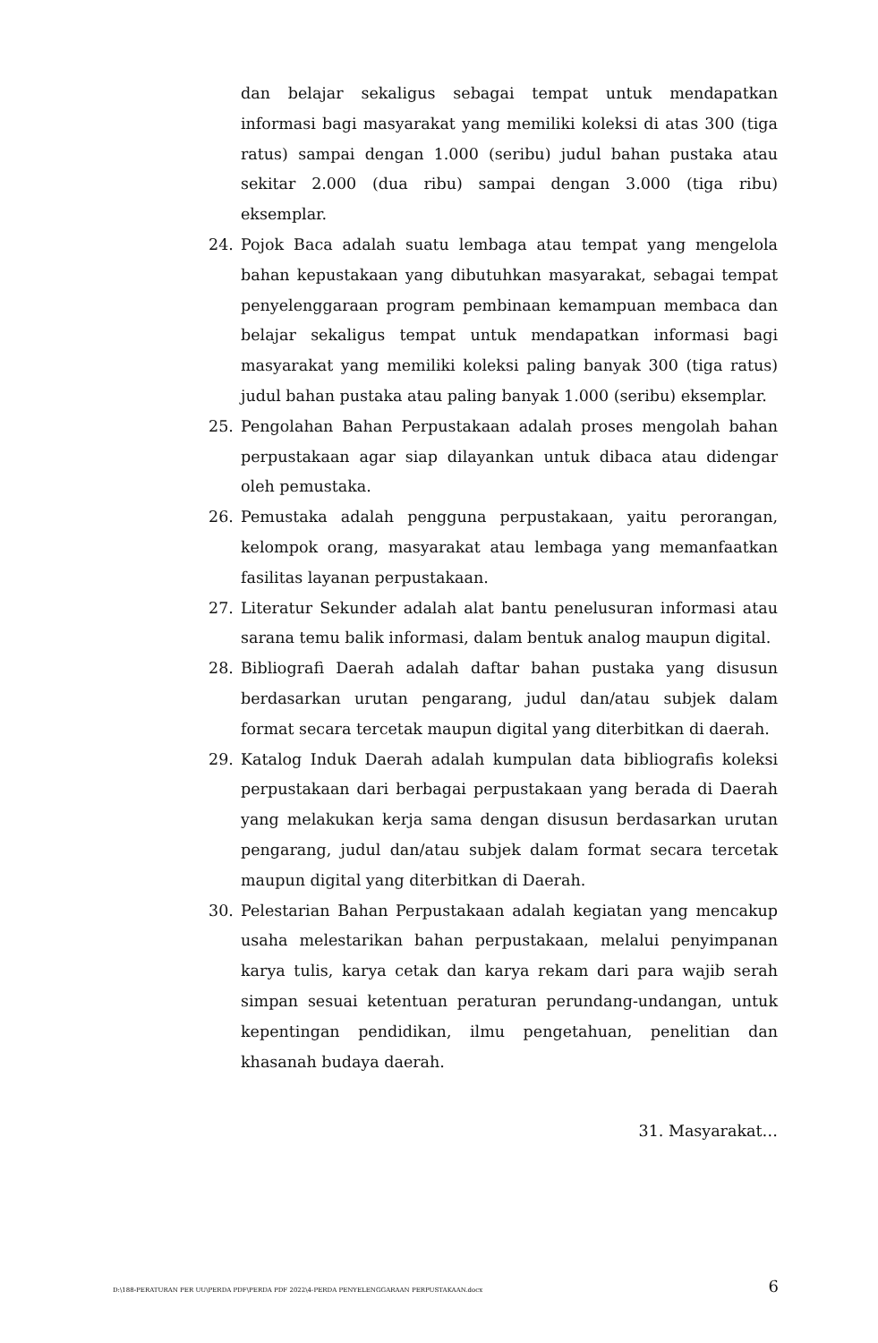dan belajar sekaligus sebagai tempat untuk mendapatkan informasi bagi masyarakat yang memiliki koleksi di atas 300 (tiga ratus) sampai dengan 1.000 (seribu) judul bahan pustaka atau sekitar 2.000 (dua ribu) sampai dengan 3.000 (tiga ribu) eksemplar.
24. Pojok Baca adalah suatu lembaga atau tempat yang mengelola bahan kepustakaan yang dibutuhkan masyarakat, sebagai tempat penyelenggaraan program pembinaan kemampuan membaca dan belajar sekaligus tempat untuk mendapatkan informasi bagi masyarakat yang memiliki koleksi paling banyak 300 (tiga ratus) judul bahan pustaka atau paling banyak 1.000 (seribu) eksemplar.
25. Pengolahan Bahan Perpustakaan adalah proses mengolah bahan perpustakaan agar siap dilayankan untuk dibaca atau didengar oleh pemustaka.
26. Pemustaka adalah pengguna perpustakaan, yaitu perorangan, kelompok orang, masyarakat atau lembaga yang memanfaatkan fasilitas layanan perpustakaan.
27. Literatur Sekunder adalah alat bantu penelusuran informasi atau sarana temu balik informasi, dalam bentuk analog maupun digital.
28. Bibliografi Daerah adalah daftar bahan pustaka yang disusun berdasarkan urutan pengarang, judul dan/atau subjek dalam format secara tercetak maupun digital yang diterbitkan di daerah.
29. Katalog Induk Daerah adalah kumpulan data bibliografis koleksi perpustakaan dari berbagai perpustakaan yang berada di Daerah yang melakukan kerja sama dengan disusun berdasarkan urutan pengarang, judul dan/atau subjek dalam format secara tercetak maupun digital yang diterbitkan di Daerah.
30. Pelestarian Bahan Perpustakaan adalah kegiatan yang mencakup usaha melestarikan bahan perpustakaan, melalui penyimpanan karya tulis, karya cetak dan karya rekam dari para wajib serah simpan sesuai ketentuan peraturan perundang-undangan, untuk kepentingan pendidikan, ilmu pengetahuan, penelitian dan khasanah budaya daerah.
31. Masyarakat…
D:\188-PERATURAN PER UU\PERDA PDF\PERDA PDF 2022\4-PERDA PENYELENGGARAAN PERPUSTAKAAN.docx 6